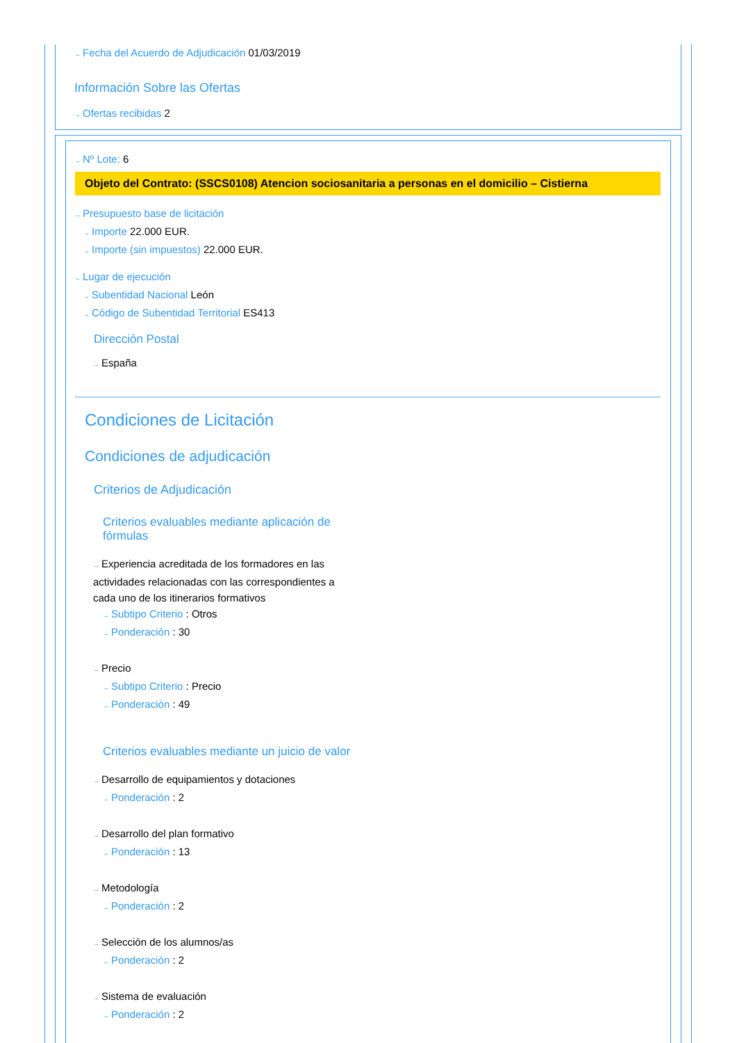→ Fecha del Acuerdo de Adjudicación 01/03/2019
Información Sobre las Ofertas
→ Ofertas recibidas 2
→ Nº Lote: 6
Objeto del Contrato: (SSCS0108) Atencion sociosanitaria a personas en el domicilio – Cistierna
→ Presupuesto base de licitación
→ Importe 22.000 EUR.
→ Importe (sin impuestos) 22.000 EUR.
→ Lugar de ejecución
→ Subentidad Nacional León
→ Código de Subentidad Territorial ES413
Dirección Postal
→ España
Condiciones de Licitación
Condiciones de adjudicación
Criterios de Adjudicación
Criterios evaluables mediante aplicación de fórmulas
→ Experiencia acreditada de los formadores en las actividades relacionadas con las correspondientes a cada uno de los itinerarios formativos
→ Subtipo Criterio : Otros
→ Ponderación : 30
→ Precio
→ Subtipo Criterio : Precio
→ Ponderación : 49
Criterios evaluables mediante un juicio de valor
→ Desarrollo de equipamientos y dotaciones
→ Ponderación : 2
→ Desarrollo del plan formativo
→ Ponderación : 13
→ Metodología
→ Ponderación : 2
→ Selección de los alumnos/as
→ Ponderación : 2
→ Sistema de evaluación
→ Ponderación : 2